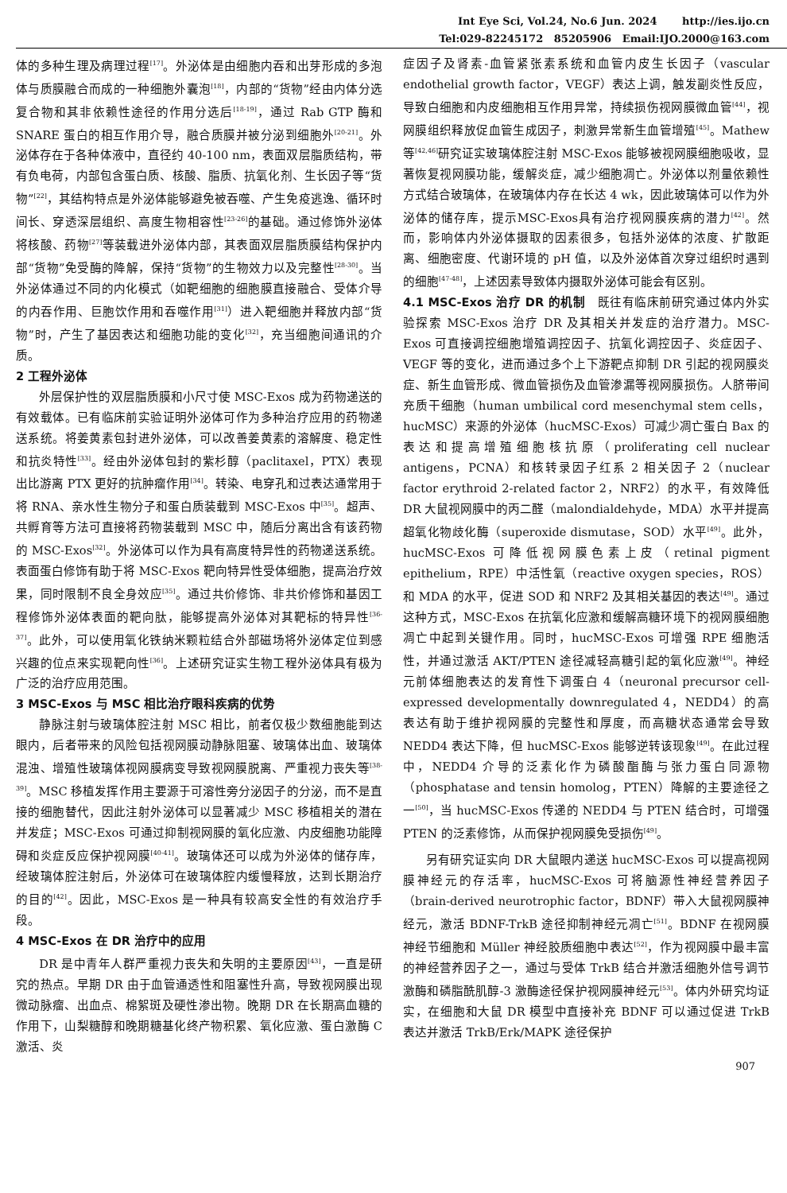Int Eye Sci, Vol.24, No.6 Jun. 2024 http://ies.ijo.cn
Tel:029-82245172 85205906 Email:IJO.2000@163.com
体的多种生理及病理过程<sup>[17]</sup>。外泌体是由细胞内吞和出芽形成的多泡体与质膜融合而成的一种细胞外囊泡<sup>[18]</sup>，内部的“货物”经由内体分选复合物和其非依赖性途径的作用分选后<sup>[18-19]</sup>，通过 Rab GTP 酶和 SNARE 蛋白的相互作用介导，融合质膜并被分泌到细胞外<sup>[20-21]</sup>。外泌体存在于各种体液中，直径约 40-100 nm，表面双层脂质结构，带有负电荷，内部包含蛋白质、核酸、脂质、抗氧化剂、生长因子等“货物”<sup>[22]</sup>，其结构特点是外泌体能够避免被吞噬、产生免疫逃逸、循环时间长、穿透深层组织、高度生物相容性<sup>[23-26]</sup>的基础。通过修饰外泌体将核酸、药物<sup>[27]</sup>等装载进外泌体内部，其表面双层脂质膜结构保护内部“货物”免受酶的降解，保持“货物”的生物效力以及完整性<sup>[28-30]</sup>。当外泌体通过不同的内化模式（如靶细胞的细胞膜直接融合、受体介导的内吞作用、巨胞饮作用和吞噬作用<sup>[31]</sup>）进入靶细胞并释放内部“货物”时，产生了基因表达和细胞功能的变化<sup>[32]</sup>，充当细胞间通讯的介质。
2 工程外泌体
外层保护性的双层脂质膜和小尺寸使 MSC-Exos 成为药物递送的有效载体。已有临床前实验证明外泌体可作为多种治疗应用的药物递送系统。将姜黄素包封进外泌体，可以改善姜黄素的溶解度、稳定性和抗炎特性<sup>[33]</sup>。经由外泌体包封的紫杉醇（paclitaxel，PTX）表现出比游离 PTX 更好的抗肿瘤作用<sup>[34]</sup>。转染、电穿孔和过表达通常用于将 RNA、亲水性生物分子和蛋白质装载到 MSC-Exos 中<sup>[35]</sup>。超声、共孵育等方法可直接将药物装载到 MSC 中，随后分离出含有该药物的 MSC-Exos<sup>[32]</sup>。外泌体可以作为具有高度特异性的药物递送系统。表面蛋白修饰有助于将 MSC-Exos 靶向特异性受体细胞，提高治疗效果，同时限制不良全身效应<sup>[35]</sup>。通过共价修饰、非共价修饰和基因工程修饰外泌体表面的靶向肽，能够提高外泌体对其靶标的特异性<sup>[36-37]</sup>。此外，可以使用氧化铁纳米颗粒结合外部磁场将外泌体定位到感兴趣的位点来实现靶向性<sup>[36]</sup>。上述研究证实生物工程外泌体具有极为广泛的治疗应用范围。
3 MSC-Exos 与 MSC 相比治疗眼科疾病的优势
静脉注射与玻璃体腔注射 MSC 相比，前者仅极少数细胞能到达眼内，后者带来的风险包括视网膜动静脉阻塞、玻璃体出血、玻璃体混浊、增殖性玻璃体视网膜病变导致视网膜脱离、严重视力丧失等<sup>[38-39]</sup>。MSC 移植发挥作用主要源于可溶性旁分泌因子的分泌，而不是直接的细胞替代，因此注射外泌体可以显著减少 MSC 移植相关的潜在并发症；MSC-Exos 可通过抑制视网膜的氧化应激、内皮细胞功能障碍和炎症反应保护视网膜<sup>[40-41]</sup>。玻璃体还可以成为外泌体的储存库，经玻璃体腔注射后，外泌体可在玻璃体腔内缓慢释放，达到长期治疗的目的<sup>[42]</sup>。因此，MSC-Exos 是一种具有较高安全性的有效治疗手段。
4 MSC-Exos 在 DR 治疗中的应用
DR 是中青年人群严重视力丧失和失明的主要原因<sup>[43]</sup>，一直是研究的热点。早期 DR 由于血管通透性和阻塞性升高，导致视网膜出现微动脉瘤、出血点、棉絮斑及硬性渗出物。晚期 DR 在长期高血糖的作用下，山梨糖醇和晚期糖基化终产物积累、氧化应激、蛋白激酶 C 激活、炎
症因子及肾素-血管紧张素系统和血管内皮生长因子（vascular endothelial growth factor，VEGF）表达上调，触发副炎性反应，导致白细胞和内皮细胞相互作用异常，持续损伤视网膜微血管<sup>[44]</sup>，视网膜组织释放促血管生成因子，刺激异常新生血管增殖<sup>[45]</sup>。Mathew 等<sup>[42,46]</sup>研究证实玻璃体腔注射 MSC-Exos 能够被视网膜细胞吸收，显著恢复视网膜功能，缓解炎症，减少细胞凋亡。外泌体以剂量依赖性方式结合玻璃体，在玻璃体内存在长达 4 wk，因此玻璃体可以作为外泌体的储存库，提示MSC-Exos具有治疗视网膜疾病的潜力<sup>[42]</sup>。然而，影响体内外泌体摄取的因素很多，包括外泌体的浓度、扩散距离、细胞密度、代谢环境的 pH 值，以及外泌体首次穿过组织时遇到的细胞<sup>[47-48]</sup>，上述因素导致体内摄取外泌体可能会有区别。
4.1 MSC-Exos 治疗 DR 的机制　既往有临床前研究通过体内外实验探索 MSC-Exos 治疗 DR 及其相关并发症的治疗潜力。MSC-Exos 可直接调控细胞增殖调控因子、抗氧化调控因子、炎症因子、VEGF 等的变化，进而通过多个上下游靶点抑制 DR 引起的视网膜炎症、新生血管形成、微血管损伤及血管渗漏等视网膜损伤。人脐带间充质干细胞（human umbilical cord mesenchymal stem cells，hucMSC）来源的外泌体（hucMSC-Exos）可减少凋亡蛋白 Bax 的表达和提高增殖细胞核抗原（proliferating cell nuclear antigens，PCNA）和核转录因子红系 2 相关因子 2（nuclear factor erythroid 2-related factor 2，NRF2）的水平，有效降低 DR 大鼠视网膜中的丙二醛（malondialdehyde，MDA）水平并提高超氧化物歧化酶（superoxide dismutase，SOD）水平<sup>[49]</sup>。此外，hucMSC-Exos 可降低视网膜色素上皮（retinal pigment epithelium，RPE）中活性氧（reactive oxygen species，ROS）和 MDA 的水平，促进 SOD 和 NRF2 及其相关基因的表达<sup>[49]</sup>。通过这种方式，MSC-Exos 在抗氧化应激和缓解高糖环境下的视网膜细胞凋亡中起到关键作用。同时，hucMSC-Exos 可增强 RPE 细胞活性，并通过激活 AKT/PTEN 途径减轻高糖引起的氧化应激<sup>[49]</sup>。神经元前体细胞表达的发育性下调蛋白 4（neuronal precursor cell-expressed developmentally downregulated 4，NEDD4）的高表达有助于维护视网膜的完整性和厚度，而高糖状态通常会导致 NEDD4 表达下降，但 hucMSC-Exos 能够逆转该现象<sup>[49]</sup>。在此过程中，NEDD4 介导的泛素化作为磷酸酯酶与张力蛋白同源物（phosphatase and tensin homolog，PTEN）降解的主要途径之一<sup>[50]</sup>，当 hucMSC-Exos 传递的 NEDD4 与 PTEN 结合时，可增强 PTEN 的泛素修饰，从而保护视网膜免受损伤<sup>[49]</sup>。
另有研究证实向 DR 大鼠眼内递送 hucMSC-Exos 可以提高视网膜神经元的存活率，hucMSC-Exos 可将脑源性神经营养因子（brain-derived neurotrophic factor，BDNF）带入大鼠视网膜神经元，激活 BDNF-TrkB 途径抑制神经元凋亡<sup>[51]</sup>。BDNF 在视网膜神经节细胞和 Müller 神经胶质细胞中表达<sup>[52]</sup>，作为视网膜中最丰富的神经营养因子之一，通过与受体 TrkB 结合并激活细胞外信号调节激酶和磷脂酰肌醇-3 激酶途径保护视网膜神经元<sup>[53]</sup>。体内外研究均证实，在细胞和大鼠 DR 模型中直接补充 BDNF 可以通过促进 TrkB 表达并激活 TrkB/Erk/MAPK 途径保护
907